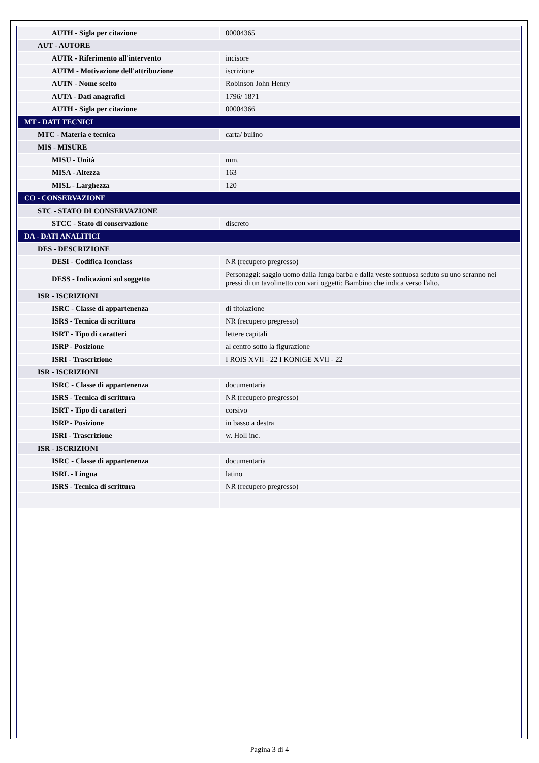| AUTH - Sigla per citazione | 00004365 |
| AUT - AUTORE | |
| AUTR - Riferimento all'intervento | incisore |
| AUTM - Motivazione dell'attribuzione | iscrizione |
| AUTN - Nome scelto | Robinson John Henry |
| AUTA - Dati anagrafici | 1796/ 1871 |
| AUTH - Sigla per citazione | 00004366 |
| MT - DATI TECNICI | |
| MTC - Materia e tecnica | carta/ bulino |
| MIS - MISURE | |
| MISU - Unità | mm. |
| MISA - Altezza | 163 |
| MISL - Larghezza | 120 |
| CO - CONSERVAZIONE | |
| STC - STATO DI CONSERVAZIONE | |
| STCC - Stato di conservazione | discreto |
| DA - DATI ANALITICI | |
| DES - DESCRIZIONE | |
| DESI - Codifica Iconclass | NR (recupero pregresso) |
| DESS - Indicazioni sul soggetto | Personaggi: saggio uomo dalla lunga barba e dalla veste sontuosa seduto su uno scranno nei pressi di un tavolinetto con vari oggetti; Bambino che indica verso l'alto. |
| ISR - ISCRIZIONI | |
| ISRC - Classe di appartenenza | di titolazione |
| ISRS - Tecnica di scrittura | NR (recupero pregresso) |
| ISRT - Tipo di caratteri | lettere capitali |
| ISRP - Posizione | al centro sotto la figurazione |
| ISRI - Trascrizione | I ROIS XVII - 22 I KONIGE XVII - 22 |
| ISR - ISCRIZIONI | |
| ISRC - Classe di appartenenza | documentaria |
| ISRS - Tecnica di scrittura | NR (recupero pregresso) |
| ISRT - Tipo di caratteri | corsivo |
| ISRP - Posizione | in basso a destra |
| ISRI - Trascrizione | w. Holl inc. |
| ISR - ISCRIZIONI | |
| ISRC - Classe di appartenenza | documentaria |
| ISRL - Lingua | latino |
| ISRS - Tecnica di scrittura | NR (recupero pregresso) |
Pagina 3 di 4